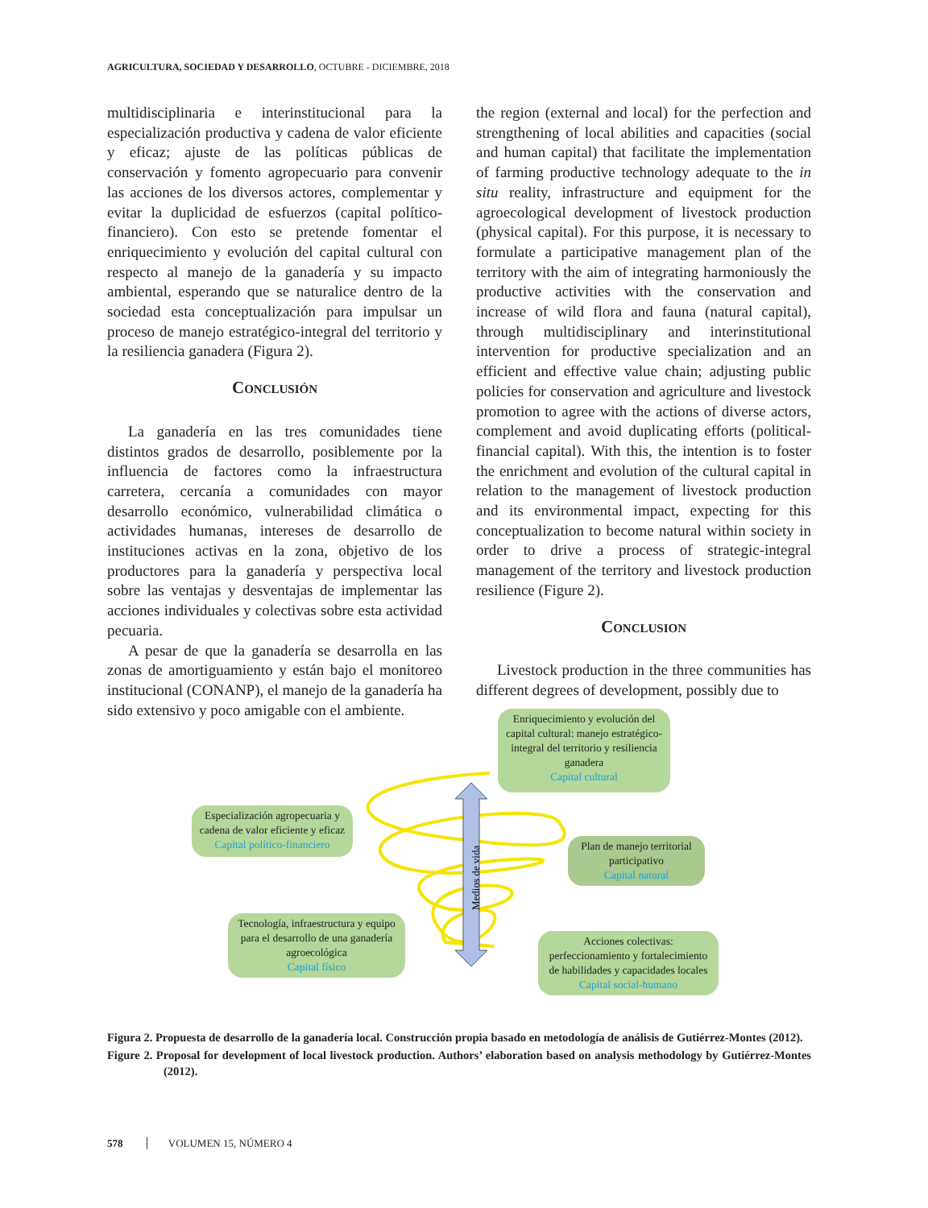AGRICULTURA, SOCIEDAD Y DESARROLLO, OCTUBRE - DICIEMBRE, 2018
multidisciplinaria e interinstitucional para la especialización productiva y cadena de valor eficiente y eficaz; ajuste de las políticas públicas de conservación y fomento agropecuario para convenir las acciones de los diversos actores, complementar y evitar la duplicidad de esfuerzos (capital político-financiero). Con esto se pretende fomentar el enriquecimiento y evolución del capital cultural con respecto al manejo de la ganadería y su impacto ambiental, esperando que se naturalice dentro de la sociedad esta conceptualización para impulsar un proceso de manejo estratégico-integral del territorio y la resiliencia ganadera (Figura 2).
Conclusión
La ganadería en las tres comunidades tiene distintos grados de desarrollo, posiblemente por la influencia de factores como la infraestructura carretera, cercanía a comunidades con mayor desarrollo económico, vulnerabilidad climática o actividades humanas, intereses de desarrollo de instituciones activas en la zona, objetivo de los productores para la ganadería y perspectiva local sobre las ventajas y desventajas de implementar las acciones individuales y colectivas sobre esta actividad pecuaria.
A pesar de que la ganadería se desarrolla en las zonas de amortiguamiento y están bajo el monitoreo institucional (CONANP), el manejo de la ganadería ha sido extensivo y poco amigable con el ambiente.
the region (external and local) for the perfection and strengthening of local abilities and capacities (social and human capital) that facilitate the implementation of farming productive technology adequate to the in situ reality, infrastructure and equipment for the agroecological development of livestock production (physical capital). For this purpose, it is necessary to formulate a participative management plan of the territory with the aim of integrating harmoniously the productive activities with the conservation and increase of wild flora and fauna (natural capital), through multidisciplinary and interinstitutional intervention for productive specialization and an efficient and effective value chain; adjusting public policies for conservation and agriculture and livestock promotion to agree with the actions of diverse actors, complement and avoid duplicating efforts (political-financial capital). With this, the intention is to foster the enrichment and evolution of the cultural capital in relation to the management of livestock production and its environmental impact, expecting for this conceptualization to become natural within society in order to drive a process of strategic-integral management of the territory and livestock production resilience (Figure 2).
Conclusion
Livestock production in the three communities has different degrees of development, possibly due to
Medios de vida
Enriquecimiento y evolución del capital cultural: manejo estratégico-integral del territorio y resiliencia ganadera
Capital cultural
Especialización agropecuaria y cadena de valor eficiente y eficaz
Capital político-financiero
Plan de manejo territorial participativo
Capital natural
Tecnología, infraestructura y equipo para el desarrollo de una ganadería agroecológica
Capital físico
Acciones colectivas: perfeccionamiento y fortalecimiento de habilidades y capacidades locales
Capital social-humano
Figura 2. Propuesta de desarrollo de la ganadería local. Construcción propia basado en metodología de análisis de Gutiérrez-Montes (2012).
Figure 2. Proposal for development of local livestock production. Authors’ elaboration based on analysis methodology by Gutiérrez-Montes (2012).
578 VOLUMEN 15, NÚMERO 4